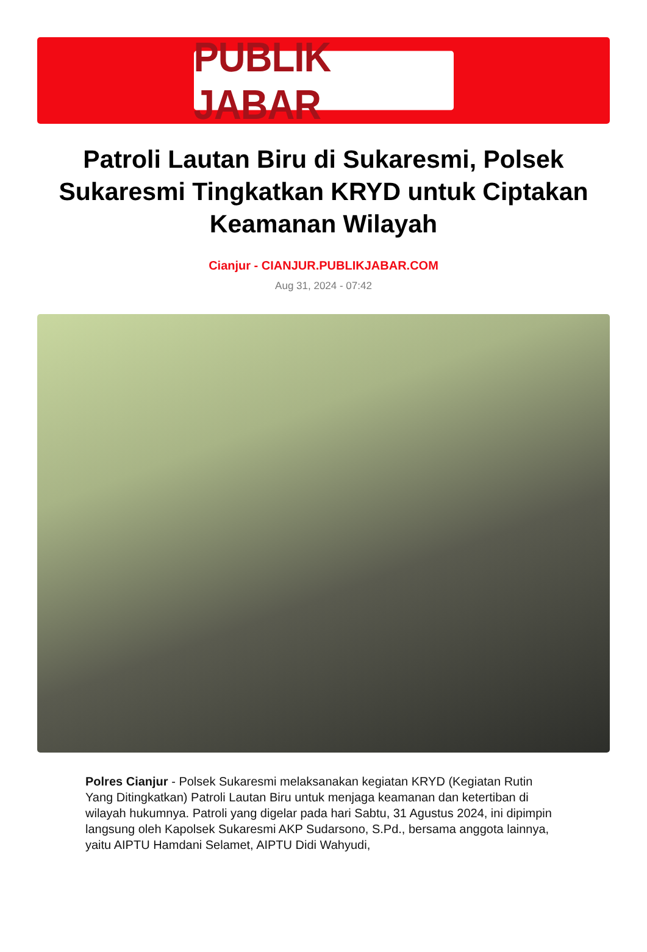PUBLIK JABAR
Patroli Lautan Biru di Sukaresmi, Polsek Sukaresmi Tingkatkan KRYD untuk Ciptakan Keamanan Wilayah
Cianjur - CIANJUR.PUBLIKJABAR.COM
Aug 31, 2024 - 07:42
Polres Cianjur - Polsek Sukaresmi melaksanakan kegiatan KRYD (Kegiatan Rutin Yang Ditingkatkan) Patroli Lautan Biru untuk menjaga keamanan dan ketertiban di wilayah hukumnya. Patroli yang digelar pada hari Sabtu, 31 Agustus 2024, ini dipimpin langsung oleh Kapolsek Sukaresmi AKP Sudarsono, S.Pd., bersama anggota lainnya, yaitu AIPTU Hamdani Selamet, AIPTU Didi Wahyudi,